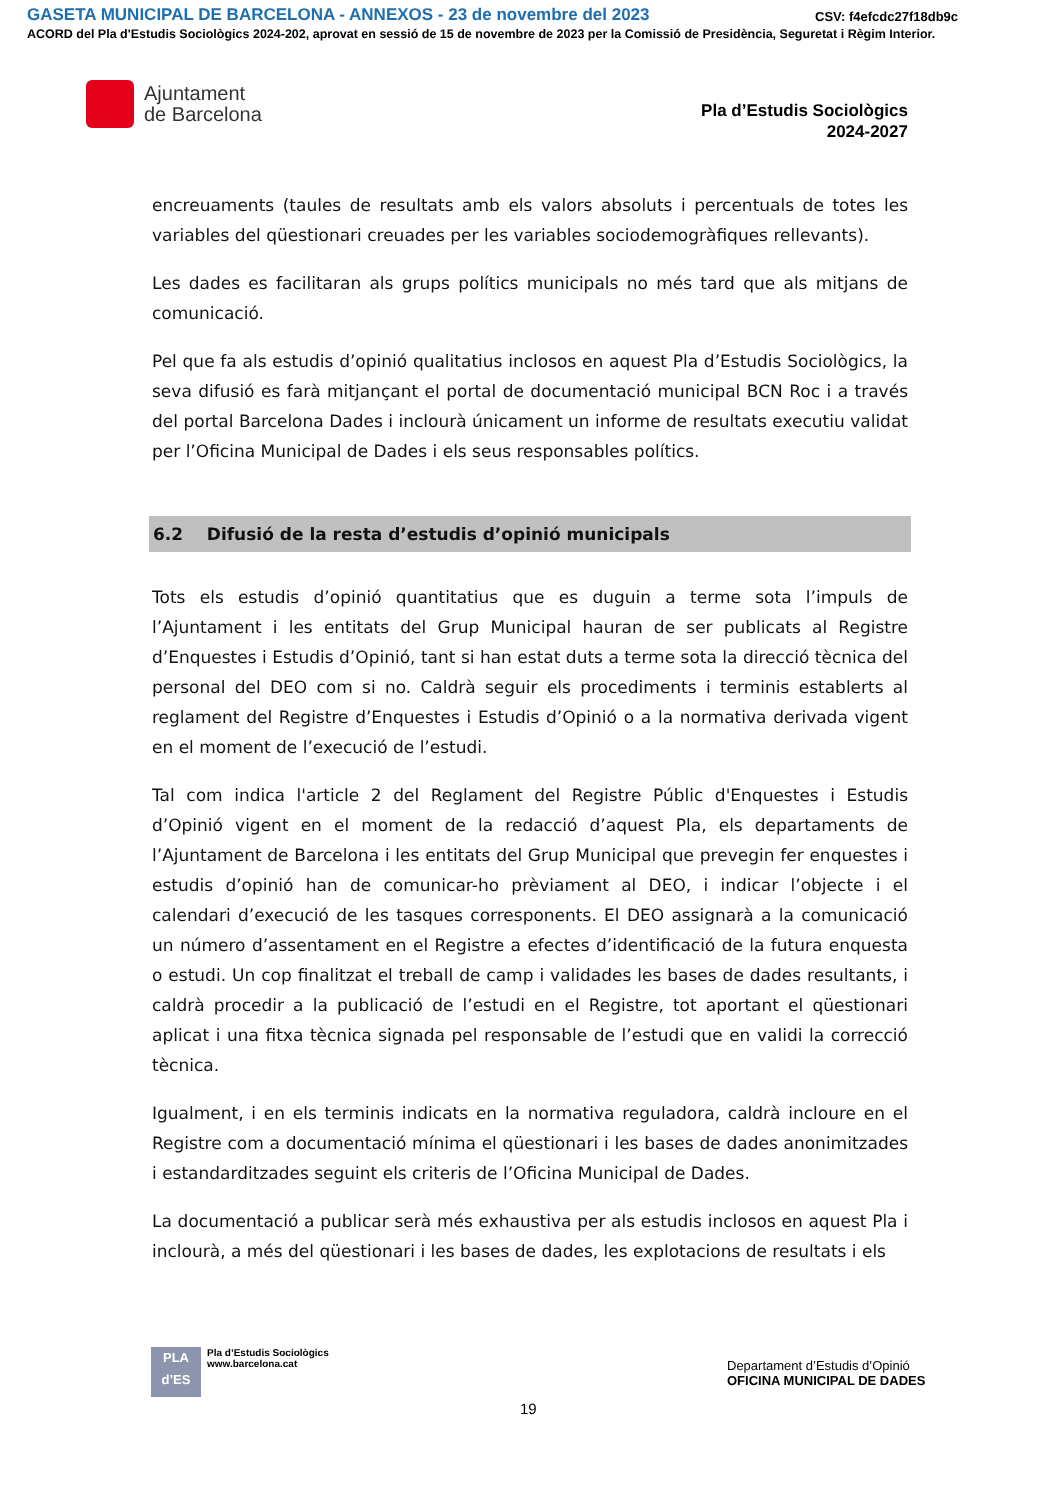GASETA MUNICIPAL DE BARCELONA - ANNEXOS - 23 de novembre del 2023
CSV: f4efcdc27f18db9c
ACORD del Pla d'Estudis Sociològics 2024-202, aprovat en sessió de 15 de novembre de 2023 per la Comissió de Presidència, Seguretat i Règim Interior.
Ajuntament
de Barcelona
Pla d’Estudis Sociològics
2024-2027
encreuaments (taules de resultats amb els valors absoluts i percentuals de totes les variables del qüestionari creuades per les variables sociodemogràfiques rellevants).
Les dades es facilitaran als grups polítics municipals no més tard que als mitjans de comunicació.
Pel que fa als estudis d’opinió qualitatius inclosos en aquest Pla d’Estudis Sociològics, la seva difusió es farà mitjançant el portal de documentació municipal BCN Roc i a través del portal Barcelona Dades i inclourà únicament un informe de resultats executiu validat per l’Oficina Municipal de Dades i els seus responsables polítics.
6.2 Difusió de la resta d’estudis d’opinió municipals
Tots els estudis d’opinió quantitatius que es duguin a terme sota l’impuls de l’Ajuntament i les entitats del Grup Municipal hauran de ser publicats al Registre d’Enquestes i Estudis d’Opinió, tant si han estat duts a terme sota la direcció tècnica del personal del DEO com si no. Caldrà seguir els procediments i terminis establerts al reglament del Registre d’Enquestes i Estudis d’Opinió o a la normativa derivada vigent en el moment de l’execució de l’estudi.
Tal com indica l'article 2 del Reglament del Registre Públic d'Enquestes i Estudis d’Opinió vigent en el moment de la redacció d’aquest Pla, els departaments de l’Ajuntament de Barcelona i les entitats del Grup Municipal que prevegin fer enquestes i estudis d’opinió han de comunicar-ho prèviament al DEO, i indicar l’objecte i el calendari d’execució de les tasques corresponents. El DEO assignarà a la comunicació un número d’assentament en el Registre a efectes d’identificació de la futura enquesta o estudi. Un cop finalitzat el treball de camp i validades les bases de dades resultants, i caldrà procedir a la publicació de l’estudi en el Registre, tot aportant el qüestionari aplicat i una fitxa tècnica signada pel responsable de l’estudi que en validi la correcció tècnica.
Igualment, i en els terminis indicats en la normativa reguladora, caldrà incloure en el Registre com a documentació mínima el qüestionari i les bases de dades anonimitzades i estandarditzades seguint els criteris de l’Oficina Municipal de Dades.
La documentació a publicar serà més exhaustiva per als estudis inclosos en aquest Pla i inclourà, a més del qüestionari i les bases de dades, les explotacions de resultats i els
PLA
d’ES
Pla d’Estudis Sociològics
www.barcelona.cat
Departament d’Estudis d’Opinió
OFICINA MUNICIPAL DE DADES
19